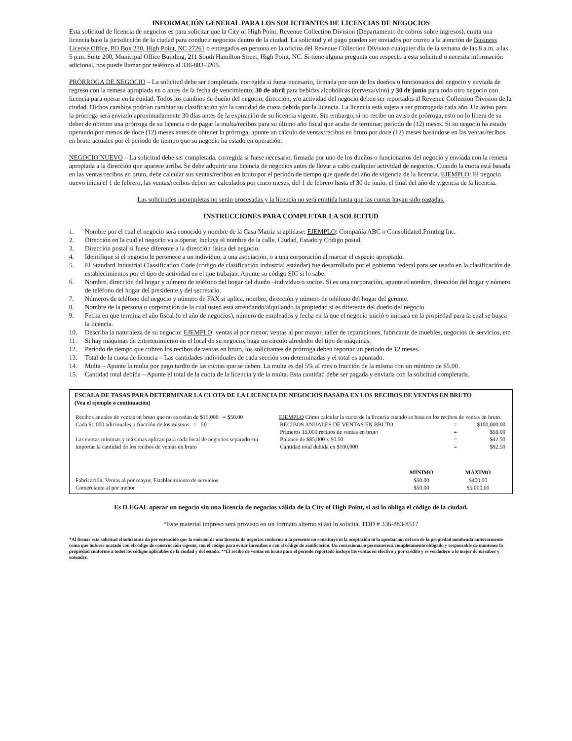INFORMACIÓN GENERAL PARA LOS SOLICITANTES DE LICENCIAS DE NEGOCIOS
Esta solicitud de licencia de negocios es para solicitar que la City of High Point, Revenue Collection Division (Departamento de cobros sobre ingresos), emita una licencia bajo la jurisdicción de la ciudad para conducir negocios dentro de la ciudad. La solicitud y el pago pueden ser enviados por correo a la atención de Business License Office, PO Box 230, High Point, NC 27261 o entregados en persona en la oficina del Revenue Collection Division cualquier día de la semana de las 8 a.m. a las 5 p.m. Suite 200, Municipal Office Building, 211 South Hamilton Street, High Point, NC. Si tiene alguna pregunta con respecto a esta solicitud o necesita información adicional, nos puede llamar por teléfono al 336-883-3205.
PRÓRROGA DE NEGOCIO – La solicitud debe ser completada, corregida si fuese necesario, firmada por uno de los dueños o funcionarios del negocio y enviada de regreso con la remesa apropiada en o antes de la fecha de vencimiento, 30 de abril para bebidas alcohólicas (cerveza/vino) y 30 de junio para todo otro negocio con licencia para operar en la cuidad. Todos los cambios de dueño del negocio, dirección, y/o actividad del negocio deben ser reportados al Revenue Collection Division de la ciudad. Dichos cambios podrían cambiar su clasificación y/o la cantidad de cuota debida por la licencia. La licencia está sujeta a ser prorrogada cada año. Un aviso para la prórroga será enviado aproximadamente 30 días antes de la expiración de su licencia vigente. Sin embargo, si no recibe un aviso de prórroga, esto no lo libera de su deber de obtener una prórroga de su licencia o de pagar la multa/recibos para su último año fiscal que acaba de terminar, período de (12) meses. Si su negocio ha estado operando por menos de doce (12) meses antes de obtener la prórroga, apunte un cálculo de ventas/recibos en bruto por doce (12) meses basándose en las ventas/recibos en bruto actuales por el período de tiempo que su negocio ha estado en operación.
NEGOCIO NUEVO – La solicitud debe ser completada, corregida si fuese necesario, firmada por uno de los dueños o funcionarios del negocio y enviada con la remesa apropiada a la dirección que aparece arriba. Se debe adquirir una licencia de negocios antes de llevar a cabo cualquier actividad de negocios. Cuando la cuota está basada en las ventas/recibos en bruto, debe calcular sus ventas/recibos en bruto por el período de tiempo que quede del año de vigencia de la licencia. EJEMPLO: El negocio nuevo inicia el 1 de febrero, las ventas/recibos deben ser calculados por cinco meses, del 1 de febrero hasta el 30 de junio, el final del año de vigencia de la licencia.
Las solicitudes incompletas no serán procesadas y la licencia no será emitida hasta que las cuotas hayan sido pagadas.
INSTRUCCIONES PARA COMPLETAR LA SOLICITUD
1. Nombre por el cual el negocio será conocido y nombre de la Casa Matriz si aplicase: EJEMPLO: Compañía ABC o Consolidated.Printing Inc.
2. Dirección en la cual el negocio va a operar. Incluya el nombre de la calle, Ciudad, Estado y Código postal.
3. Dirección postal si fuese diferente a la dirección física del negocio.
4. Identifique si el negocio le pertenece a un individuo, a una asociación, o a una corporación al marcar el espacio apropiado.
5. El Standard Industrial Classification Code (código de clasificación industrial estándar) fue desarrollado por el gobierno federal para ser usado en la clasificación de establecimientos por el tipo de actividad en el que trabajan. Apunte su código SIC si lo sabe.
6. Nombre, dirección del hogar y número de teléfono del hogar del dueño –individuo o socios. Si es una corporación, apunte el nombre, dirección del hogar y número de teléfono del hogar del presidente y del secretario.
7. Números de teléfono del negocio y número de FAX si aplica, nombre, dirección y número de teléfono del hogar del gerente.
8. Nombre de la persona o corporación de la cual usted está arrendando/alquilando la propiedad si es diferente del dueño del negocio
9. Fecha en que termina el año fiscal (o el año de negocios), número de empleados y fecha en la que el negocio inició o iniciará en la propiedad para la cual se busca la licencia.
10. Describa la naturaleza de su negocio: EJEMPLO: ventas al por menor, ventas al por mayor, taller de reparaciones, fabricante de muebles, negocios de servicios, etc.
11. Si hay máquinas de entretenimiento en el local de su negocio, haga un círculo alrededor del tipo de máquinas.
12. Período de tiempo que cubren los recibos de ventas en bruto, los solicitantes de prórroga deben reportar un período de 12 meses.
13. Total de la cuota de licencia – Las cantidades individuales de cada sección son determinadas y el total es apuntado.
14. Multa – Apunte la multa por pago tardío de las cuotas que se deben. La multa es del 5% al mes o fracción de la misma con un mínimo de $5.00.
15. Cantidad total debida – Apunte el total de la cuota de la licencia y de la multa. Esta cantidad debe ser pagada y enviada con la solicitud completada.
ESCALA DE TASAS PARA DETERMINAR LA CUOTA DE LA LICENCIA DE NEGOCIOS BASADA EN LOS RECIBOS DE VENTAS EN BRUTO
(Vea el ejemplo a continuación)
| Recibos anuales de ventas en bruto que no excedan de $15,000 = $50.00 Cada $1,000 adicionales o fracción de los mismos = 50 Las cuotas mínimas y máximas aplican para cada local de negocios separado sin importar la cantidad de los recibos de ventas en bruto | EJEMPLO Cómo calcular la cuota de la licencia cuando se basa en los recibos de ventas en bruto. / RECIBOS ANUALES DE VENTAS EN BRUTO / = / $100,000.00 / / Primeros 15,000 recibos de ventas en bruto / = / $50.00 / / Balance de $85,000 x $0.50 / = / $42.50 / / Cantidad total debida en $100,000 / = / $92.50 / |
| | MÍNIMO | MÁXIMO |
| --- | --- | --- |
| Fabricación, Ventas al por mayor, Establecimiento de servicios | $50.00 | $400.00 |
| Comerciante al por menor | $50.00 | $5,000.00 |
Es ILEGAL operar un negocio sin una licencia de negocios válida de la City of High Point, si así lo obliga el código de la ciudad.
*Este material impreso será provisto en un formato alterno si así lo solicita. TDD # 336-883-8517
*Al firmar esta solicitud el solicitante da por entendido que la emisión de una licencia de negocios conforme a la presente no constituye ni la aceptación ni la aprobación del uso de la propiedad nombrada anteriormente como que hubiese acatado con el código de construcción vigente, con el código para evitar incendios o con el código de zonificación. Un concesionario permanecerá completamente obligado y responsable de mantener la propiedad conforme a todos los códigos aplicables de la ciudad y del estado. **El recibo de ventas en bruto para el período reportado incluye las ventas en efectivo y por crédito y es verdadero a lo mejor de mi saber y entender.